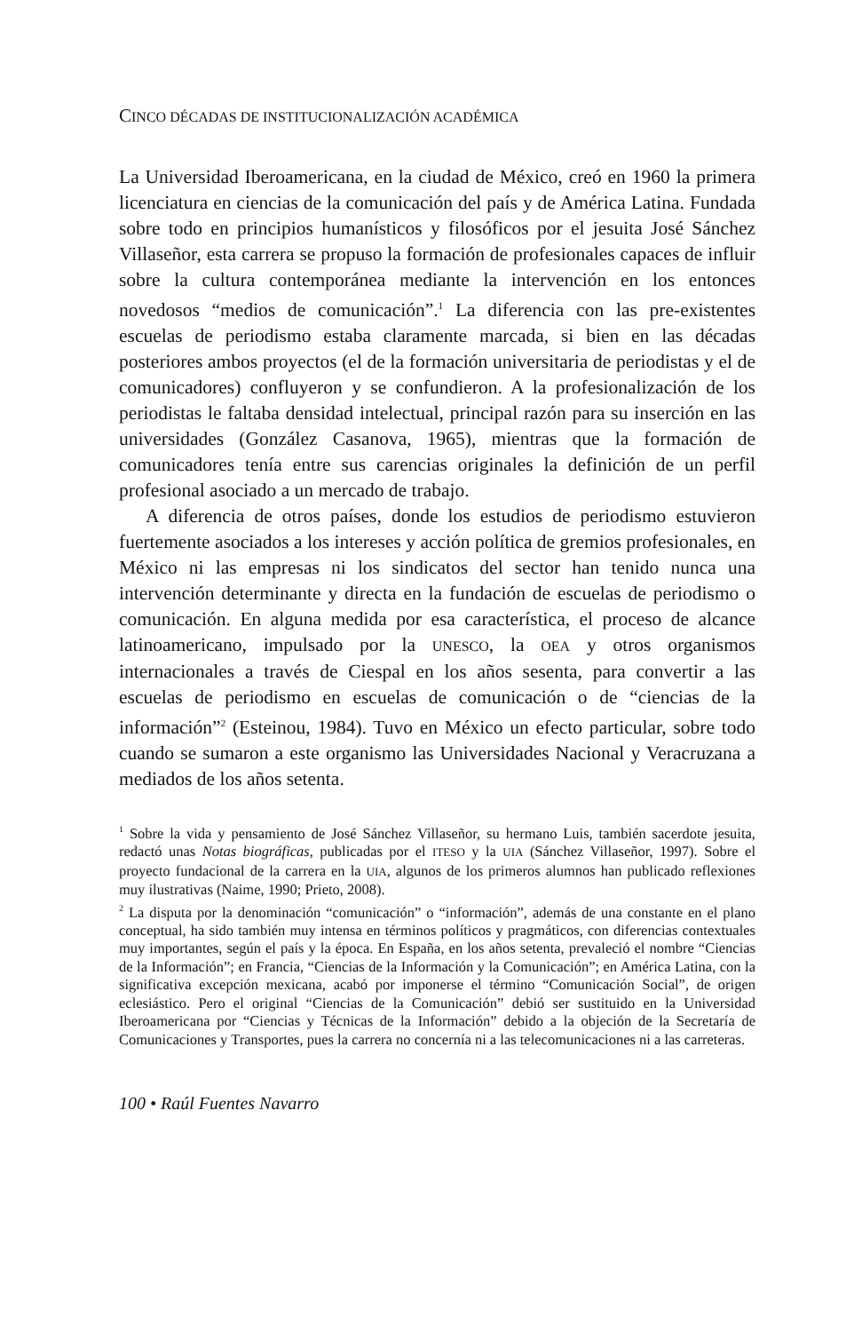CINCO DÉCADAS DE INSTITUCIONALIZACIÓN ACADÉMICA
La Universidad Iberoamericana, en la ciudad de México, creó en 1960 la primera licenciatura en ciencias de la comunicación del país y de América Latina. Fundada sobre todo en principios humanísticos y filosóficos por el jesuita José Sánchez Villaseñor, esta carrera se propuso la formación de profesionales capaces de influir sobre la cultura contemporánea mediante la intervención en los entonces novedosos “medios de comunicación”.<sup>1</sup> La diferencia con las pre-existentes escuelas de periodismo estaba claramente marcada, si bien en las décadas posteriores ambos proyectos (el de la formación universitaria de periodistas y el de comunicadores) confluyeron y se confundieron. A la profesionalización de los periodistas le faltaba densidad intelectual, principal razón para su inserción en las universidades (González Casanova, 1965), mientras que la formación de comunicadores tenía entre sus carencias originales la definición de un perfil profesional asociado a un mercado de trabajo.
A diferencia de otros países, donde los estudios de periodismo estuvieron fuertemente asociados a los intereses y acción política de gremios profesionales, en México ni las empresas ni los sindicatos del sector han tenido nunca una intervención determinante y directa en la fundación de escuelas de periodismo o comunicación. En alguna medida por esa característica, el proceso de alcance latinoamericano, impulsado por la UNESCO, la OEA y otros organismos internacionales a través de Ciespal en los años sesenta, para convertir a las escuelas de periodismo en escuelas de comunicación o de “ciencias de la información”<sup>2</sup> (Esteinou, 1984). Tuvo en México un efecto particular, sobre todo cuando se sumaron a este organismo las Universidades Nacional y Veracruzana a mediados de los años setenta.
<sup>1</sup> Sobre la vida y pensamiento de José Sánchez Villaseñor, su hermano Luis, también sacerdote jesuita, redactó unas Notas biográficas, publicadas por el ITESO y la UIA (Sánchez Villaseñor, 1997). Sobre el proyecto fundacional de la carrera en la UIA, algunos de los primeros alumnos han publicado reflexiones muy ilustrativas (Naime, 1990; Prieto, 2008).
<sup>2</sup> La disputa por la denominación “comunicación” o “información”, además de una constante en el plano conceptual, ha sido también muy intensa en términos políticos y pragmáticos, con diferencias contextuales muy importantes, según el país y la época. En España, en los años setenta, prevaleció el nombre “Ciencias de la Información”; en Francia, “Ciencias de la Información y la Comunicación”; en América Latina, con la significativa excepción mexicana, acabó por imponerse el término “Comunicación Social”, de origen eclesiástico. Pero el original “Ciencias de la Comunicación” debió ser sustituido en la Universidad Iberoamericana por “Ciencias y Técnicas de la Información” debido a la objeción de la Secretaría de Comunicaciones y Transportes, pues la carrera no concernía ni a las telecomunicaciones ni a las carreteras.
100 • Raúl Fuentes Navarro